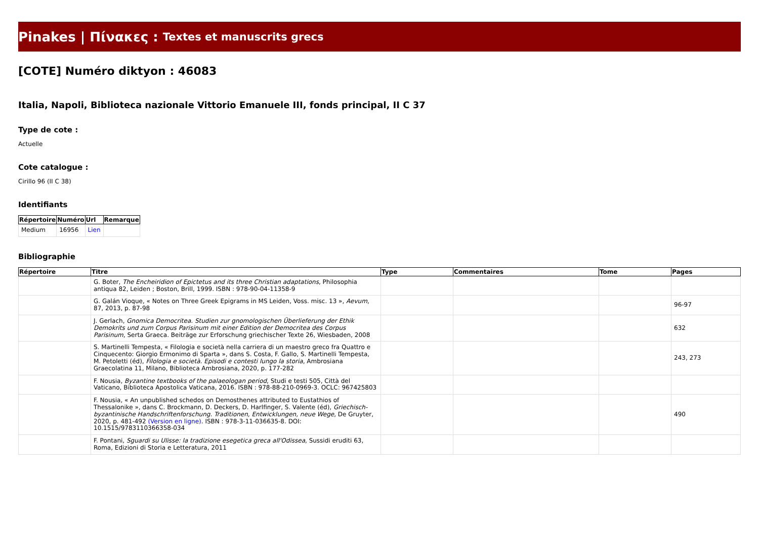Pinakes | Πίνακες : Textes et manuscrits grecs
[COTE] Numéro diktyon : 46083
Italia, Napoli, Biblioteca nazionale Vittorio Emanuele III, fonds principal, II C 37
Type de cote :
Actuelle
Cote catalogue :
Cirillo 96 (II C 38)
Identifiants
| Répertoire | Numéro | Url | Remarque |
| --- | --- | --- | --- |
| Medium | 16956 | Lien | |
Bibliographie
| Répertoire | Titre | Type | Commentaires | Tome | Pages |
| --- | --- | --- | --- | --- | --- |
| | G. Boter, The Encheiridion of Epictetus and its three Christian adaptations , Philosophia antiqua 82, Leiden ; Boston, Brill, 1999. ISBN : 978-90-04-11358-9 | | | | |
| | G. Galán Vioque, « Notes on Three Greek Epigrams in MS Leiden, Voss. misc. 13 », Aevum , 87, 2013, p. 87-98 | | | | 96-97 |
| | J. Gerlach, Gnomica Democritea. Studien zur gnomologischen Überlieferung der Ethik Demokrits und zum Corpus Parisinum mit einer Edition der Democritea des Corpus Parisinum , Serta Graeca. Beiträge zur Erforschung griechischer Texte 26, Wiesbaden, 2008 | | | | 632 |
| | S. Martinelli Tempesta, « Filologia e società nella carriera di un maestro greco fra Quattro e Cinquecento: Giorgio Ermonimo di Sparta », dans S. Costa, F. Gallo, S. Martinelli Tempesta, M. Petoletti (éd), Filologia e società. Episodi e contesti lungo la storia , Ambrosiana Graecolatina 11, Milano, Biblioteca Ambrosiana, 2020, p. 177-282 | | | | 243, 273 |
| | F. Nousia, Byzantine textbooks of the palaeologan period , Studi e testi 505, Città del Vaticano, Biblioteca Apostolica Vaticana, 2016. ISBN : 978-88-210-0969-3. OCLC: 967425803 | | | | |
| | F. Nousia, « An unpublished schedos on Demosthenes attributed to Eustathios of Thessalonike », dans C. Brockmann, D. Deckers, D. Harlfinger, S. Valente (éd), Griechisch-byzantinische Handschriftenforschung. Traditionen, Entwicklungen, neue Wege , De Gruyter, 2020, p. 481-492 (Version en ligne) . ISBN : 978-3-11-036635-8. DOI: 10.1515/9783110366358-034 | | | | 490 |
| | F. Pontani, Sguardi su Ulisse: la tradizione esegetica greca all'Odissea , Sussidi eruditi 63, Roma, Edizioni di Storia e Letteratura, 2011 | | | | |